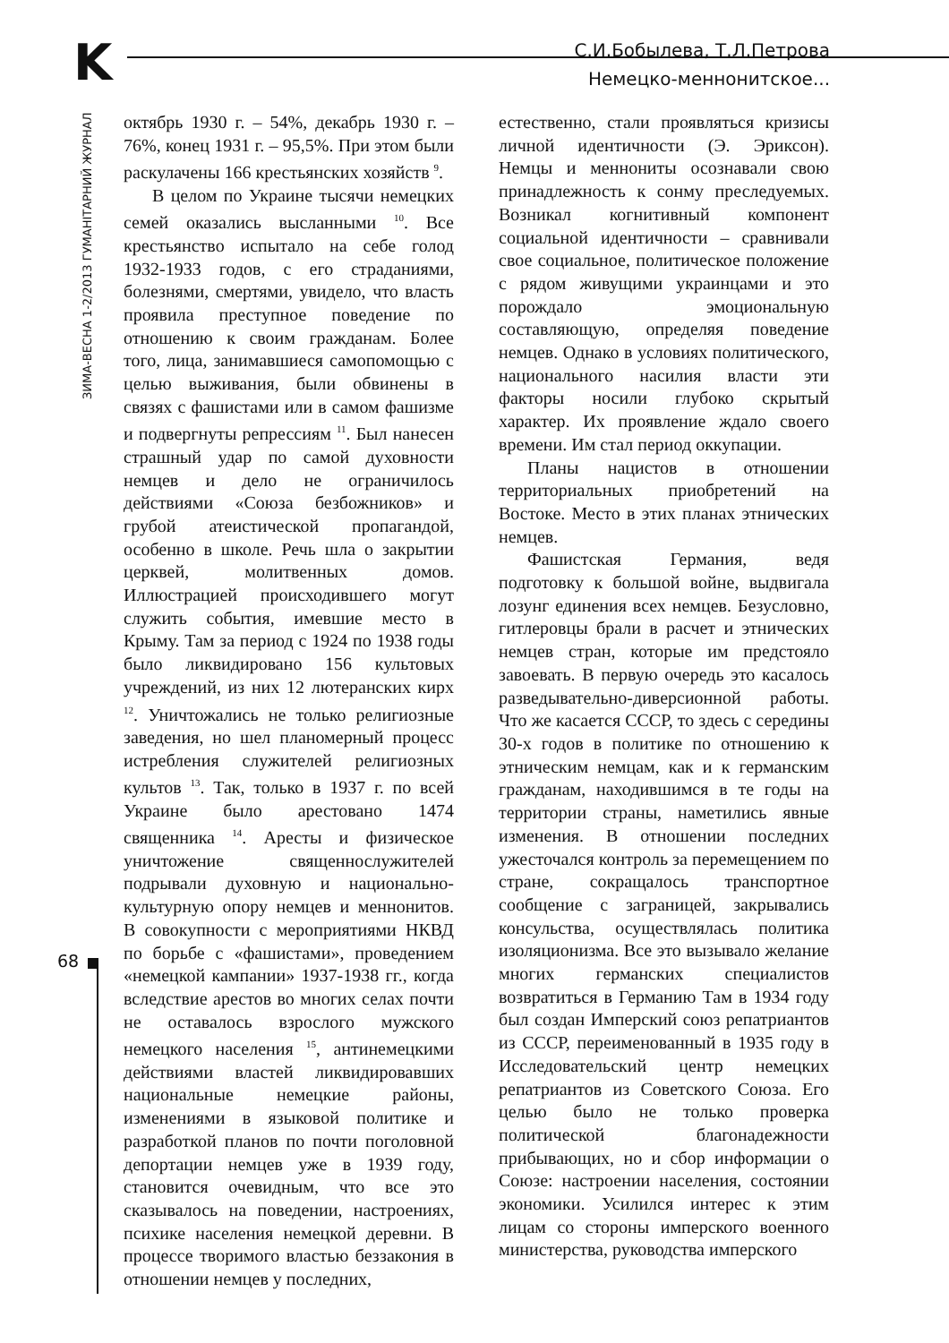K
С.И.Бобылева, Т.Л.Петрова
Немецко-меннонитское...
ЗИМА-ВЕСНА 1-2/2013 ГУМАНІТАРНИЙ ЖУРНАЛ
октябрь 1930 г. – 54%, декабрь 1930 г. – 76%, конец 1931 г. – 95,5%. При этом были раскулачены 166 крестьянских хозяйств <sup>9</sup>.
В целом по Украине тысячи немецких семей оказались высланными <sup>10</sup>. Все крестьянство испытало на себе голод 1932-1933 годов, с его страданиями, болезнями, смертями, увидело, что власть проявила преступное поведение по отношению к своим гражданам. Более того, лица, занимавшиеся самопомощью с целью выживания, были обвинены в связях с фашистами или в самом фашизме и подвергнуты репрессиям <sup>11</sup>. Был нанесен страшный удар по самой духовности немцев и дело не ограничилось действиями «Союза безбожников» и грубой атеистической пропагандой, особенно в школе. Речь шла о закрытии церквей, молитвенных домов. Иллюстрацией происходившего могут служить события, имевшие место в Крыму. Там за период с 1924 по 1938 годы было ликвидировано 156 культовых учреждений, из них 12 лютеранских кирх <sup>12</sup>. Уничтожались не только религиозные заведения, но шел планомерный процесс истребления служителей религиозных культов <sup>13</sup>. Так, только в 1937 г. по всей Украине было арестовано 1474 священника <sup>14</sup>. Аресты и физическое уничтожение священнослужителей подрывали духовную и национально-культурную опору немцев и меннонитов. В совокупности с мероприятиями НКВД по борьбе с «фашистами», проведением «немецкой кампании» 1937-1938 гг., когда вследствие арестов во многих селах почти не оставалось взрослого мужского немецкого населения <sup>15</sup>, антинемецкими действиями властей ликвидировавших национальные немецкие районы, изменениями в языковой политике и разработкой планов по почти поголовной депортации немцев уже в 1939 году, становится очевидным, что все это сказывалось на поведении, настроениях, психике населения немецкой деревни. В процессе творимого властью беззакония в отношении немцев у последних,
естественно, стали проявляться кризисы личной идентичности (Э. Эриксон). Немцы и меннониты осознавали свою принадлежность к сонму преследуемых. Возникал когнитивный компонент социальной идентичности – сравнивали свое социальное, политическое положение с рядом живущими украинцами и это порождало эмоциональную составляющую, определяя поведение немцев. Однако в условиях политического, национального насилия власти эти факторы носили глубоко скрытый характер. Их проявление ждало своего времени. Им стал период оккупации.
Планы нацистов в отношении территориальных приобретений на Востоке. Место в этих планах этнических немцев.
Фашистская Германия, ведя подготовку к большой войне, выдвигала лозунг единения всех немцев. Безусловно, гитлеровцы брали в расчет и этнических немцев стран, которые им предстояло завоевать. В первую очередь это касалось разведывательно-диверсионной работы. Что же касается СССР, то здесь с середины 30-х годов в политике по отношению к этническим немцам, как и к германским гражданам, находившимся в те годы на территории страны, наметились явные изменения. В отношении последних ужесточался контроль за перемещением по стране, сокращалось транспортное сообщение с заграницей, закрывались консульства, осуществлялась политика изоляционизма. Все это вызывало желание многих германских специалистов возвратиться в Германию Там в 1934 году был создан Имперский союз репатриантов из СССР, переименованный в 1935 году в Исследовательский центр немецких репатриантов из Советского Союза. Его целью было не только проверка политической благонадежности прибывающих, но и сбор информации о Союзе: настроении населения, состоянии экономики. Усилился интерес к этим лицам со стороны имперского военного министерства, руководства имперского
68